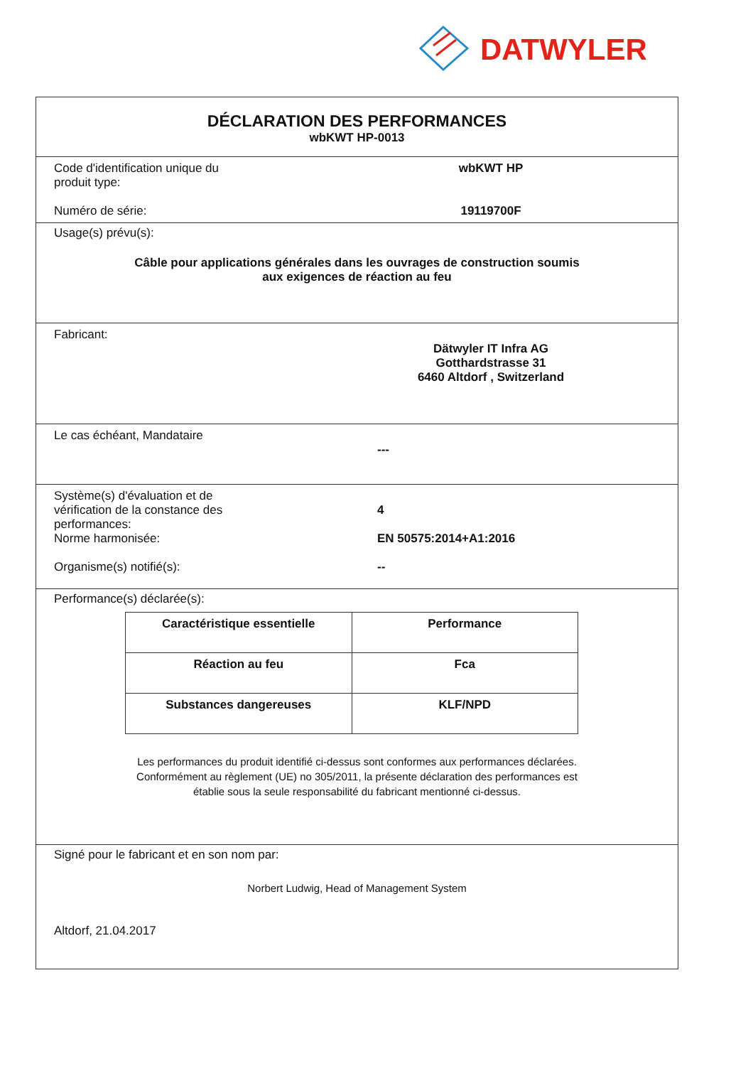DATWYLER
DÉCLARATION DES PERFORMANCES
wbKWT HP-0013
Code d'identification unique du
produit type:
wbKWT HP
Numéro de série: 19119700F
Usage(s) prévu(s):
Câble pour applications générales dans les ouvrages de construction soumis
aux exigences de réaction au feu
Fabricant:
Dätwyler IT Infra AG
Gotthardstrasse 31
6460 Altdorf , Switzerland
Le cas échéant, Mandataire
---
Système(s) d'évaluation et de
vérification de la constance des
performances:
4
Norme harmonisée: EN 50575:2014+A1:2016
Organisme(s) notifié(s): --
Performance(s) déclarée(s):
| Caractéristique essentielle | Performance |
| --- | --- |
| Réaction au feu | Fca |
| Substances dangereuses | KLF/NPD |
Les performances du produit identifié ci-dessus sont conformes aux performances déclarées.
Conformément au règlement (UE) no 305/2011, la présente déclaration des performances est
établie sous la seule responsabilité du fabricant mentionné ci-dessus.
Signé pour le fabricant et en son nom par:
Norbert Ludwig, Head of Management System
Altdorf, 21.04.2017